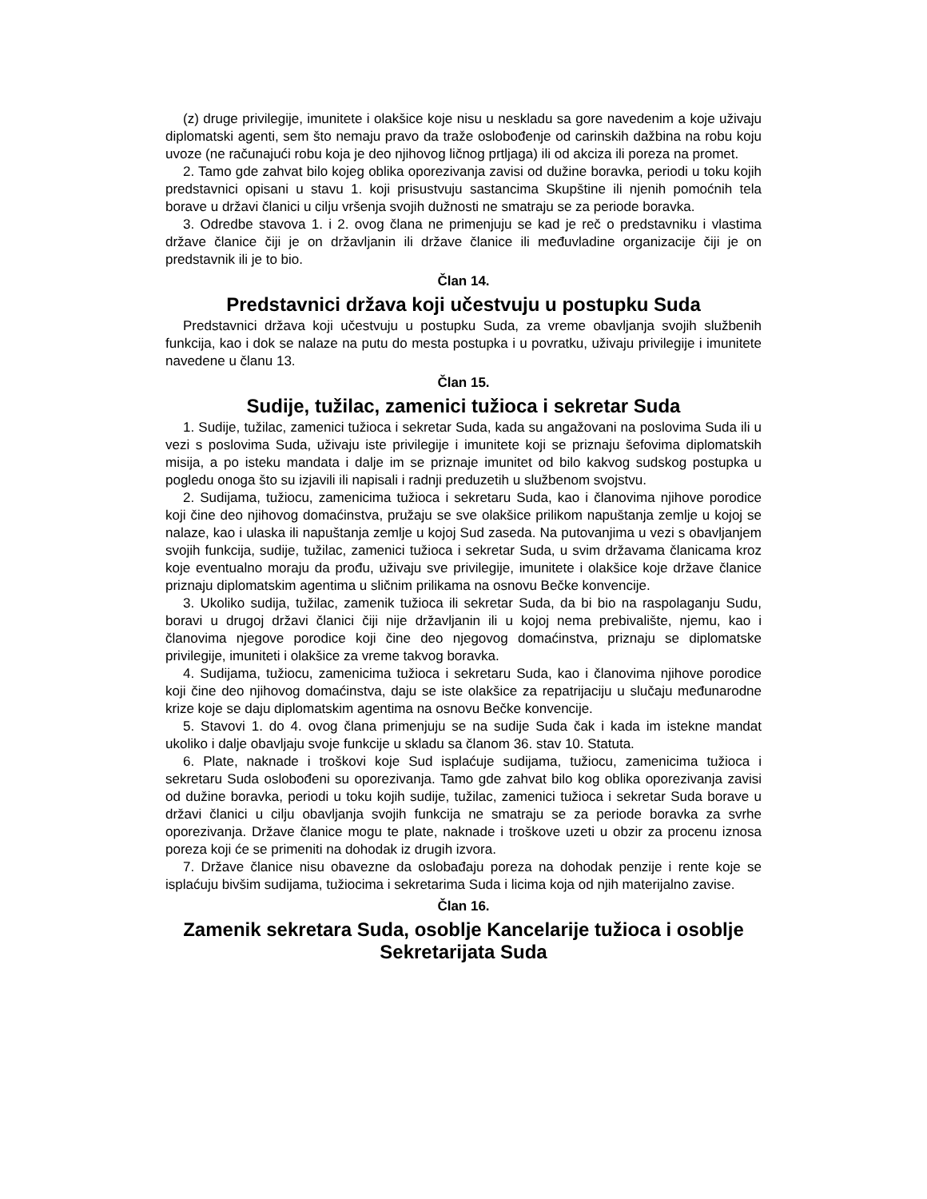(z) druge privilegije, imunitete i olakšice koje nisu u neskladu sa gore navedenim a koje uživaju diplomatski agenti, sem što nemaju pravo da traže oslobođenje od carinskih dažbina na robu koju uvoze (ne računajući robu koja je deo njihovog ličnog prtljaga) ili od akciza ili poreza na promet.
2. Tamo gde zahvat bilo kojeg oblika oporezivanja zavisi od dužine boravka, periodi u toku kojih predstavnici opisani u stavu 1. koji prisustvuju sastancima Skupštine ili njenih pomoćnih tela borave u državi članici u cilju vršenja svojih dužnosti ne smatraju se za periode boravka.
3. Odredbe stavova 1. i 2. ovog člana ne primenjuju se kad je reč o predstavniku i vlastima države članice čiji je on državljanin ili države članice ili međuvladine organizacije čiji je on predstavnik ili je to bio.
Član 14.
Predstavnici država koji učestvuju u postupku Suda
Predstavnici država koji učestvuju u postupku Suda, za vreme obavljanja svojih službenih funkcija, kao i dok se nalaze na putu do mesta postupka i u povratku, uživaju privilegije i imunitete navedene u članu 13.
Član 15.
Sudije, tužilac, zamenici tužioca i sekretar Suda
1. Sudije, tužilac, zamenici tužioca i sekretar Suda, kada su angažovani na poslovima Suda ili u vezi s poslovima Suda, uživaju iste privilegije i imunitete koji se priznaju šefovima diplomatskih misija, a po isteku mandata i dalje im se priznaje imunitet od bilo kakvog sudskog postupka u pogledu onoga što su izjavili ili napisali i radnji preduzetih u službenom svojstvu.
2. Sudijama, tužiocu, zamenicima tužioca i sekretaru Suda, kao i članovima njihove porodice koji čine deo njihovog domaćinstva, pružaju se sve olakšice prilikom napuštanja zemlje u kojoj se nalaze, kao i ulaska ili napuštanja zemlje u kojoj Sud zaseda. Na putovanjima u vezi s obavljanjem svojih funkcija, sudije, tužilac, zamenici tužioca i sekretar Suda, u svim državama članicama kroz koje eventualno moraju da prođu, uživaju sve privilegije, imunitete i olakšice koje države članice priznaju diplomatskim agentima u sličnim prilikama na osnovu Bečke konvencije.
3. Ukoliko sudija, tužilac, zamenik tužioca ili sekretar Suda, da bi bio na raspolaganju Sudu, boravi u drugoj državi članici čiji nije državljanin ili u kojoj nema prebivalište, njemu, kao i članovima njegove porodice koji čine deo njegovog domaćinstva, priznaju se diplomatske privilegije, imuniteti i olakšice za vreme takvog boravka.
4. Sudijama, tužiocu, zamenicima tužioca i sekretaru Suda, kao i članovima njihove porodice koji čine deo njihovog domaćinstva, daju se iste olakšice za repatrijaciju u slučaju međunarodne krize koje se daju diplomatskim agentima na osnovu Bečke konvencije.
5. Stavovi 1. do 4. ovog člana primenjuju se na sudije Suda čak i kada im istekne mandat ukoliko i dalje obavljaju svoje funkcije u skladu sa članom 36. stav 10. Statuta.
6. Plate, naknade i troškovi koje Sud isplaćuje sudijama, tužiocu, zamenicima tužioca i sekretaru Suda oslobođeni su oporezivanja. Tamo gde zahvat bilo kog oblika oporezivanja zavisi od dužine boravka, periodi u toku kojih sudije, tužilac, zamenici tužioca i sekretar Suda borave u državi članici u cilju obavljanja svojih funkcija ne smatraju se za periode boravka za svrhe oporezivanja. Države članice mogu te plate, naknade i troškove uzeti u obzir za procenu iznosa poreza koji će se primeniti na dohodak iz drugih izvora.
7. Države članice nisu obavezne da oslobađaju poreza na dohodak penzije i rente koje se isplaćuju bivšim sudijama, tužiocima i sekretarima Suda i licima koja od njih materijalno zavise.
Član 16.
Zamenik sekretara Suda, osoblje Kancelarije tužioca i osoblje Sekretarijata Suda